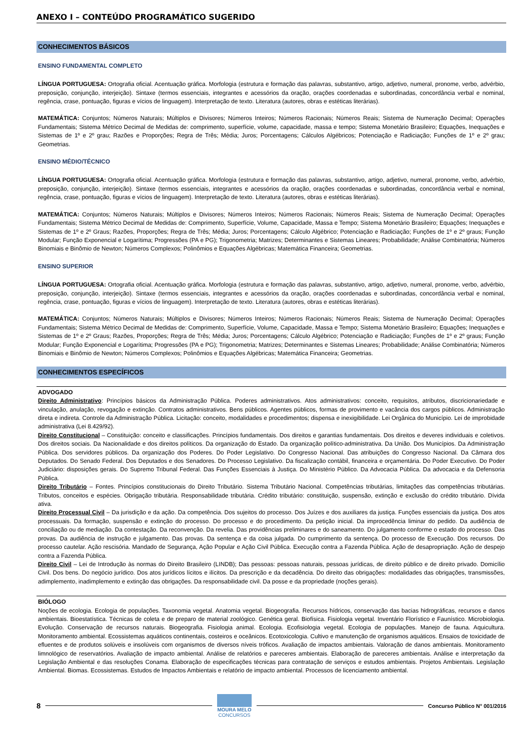ANEXO I – CONTEÚDO PROGRAMÁTICO SUGERIDO
CONHECIMENTOS BÁSICOS
ENSINO FUNDAMENTAL COMPLETO
LÍNGUA PORTUGUESA: Ortografia oficial. Acentuação gráfica. Morfologia (estrutura e formação das palavras, substantivo, artigo, adjetivo, numeral, pronome, verbo, advérbio, preposição, conjunção, interjeição). Sintaxe (termos essenciais, integrantes e acessórios da oração, orações coordenadas e subordinadas, concordância verbal e nominal, regência, crase, pontuação, figuras e vícios de linguagem). Interpretação de texto. Literatura (autores, obras e estéticas literárias).
MATEMÁTICA: Conjuntos; Números Naturais; Múltiplos e Divisores; Números Inteiros; Números Racionais; Números Reais; Sistema de Numeração Decimal; Operações Fundamentais; Sistema Métrico Decimal de Medidas de: comprimento, superfície, volume, capacidade, massa e tempo; Sistema Monetário Brasileiro; Equações, Inequações e Sistemas de 1º e 2º grau; Razões e Proporções; Regra de Três; Média; Juros; Porcentagens; Cálculos Algébricos; Potenciação e Radiciação; Funções de 1º e 2º grau; Geometrias.
ENSINO MÉDIO/TÉCNICO
LÍNGUA PORTUGUESA: Ortografia oficial. Acentuação gráfica. Morfologia (estrutura e formação das palavras, substantivo, artigo, adjetivo, numeral, pronome, verbo, advérbio, preposição, conjunção, interjeição). Sintaxe (termos essenciais, integrantes e acessórios da oração, orações coordenadas e subordinadas, concordância verbal e nominal, regência, crase, pontuação, figuras e vícios de linguagem). Interpretação de texto. Literatura (autores, obras e estéticas literárias).
MATEMÁTICA: Conjuntos; Números Naturais; Múltiplos e Divisores; Números Inteiros; Números Racionais; Números Reais; Sistema de Numeração Decimal; Operações Fundamentais; Sistema Métrico Decimal de Medidas de: Comprimento, Superfície, Volume, Capacidade, Massa e Tempo; Sistema Monetário Brasileiro; Equações; Inequações e Sistemas de 1º e 2º Graus; Razões, Proporções; Regra de Três; Média; Juros; Porcentagens; Cálculo Algébrico; Potenciação e Radiciação; Funções de 1º e 2º graus; Função Modular; Função Exponencial e Logarítima; Progressões (PA e PG); Trigonometria; Matrizes; Determinantes e Sistemas Lineares; Probabilidade; Análise Combinatória; Números Binomiais e Binômio de Newton; Números Complexos; Polinômios e Equações Algébricas; Matemática Financeira; Geometrias.
ENSINO SUPERIOR
LÍNGUA PORTUGUESA: Ortografia oficial. Acentuação gráfica. Morfologia (estrutura e formação das palavras, substantivo, artigo, adjetivo, numeral, pronome, verbo, advérbio, preposição, conjunção, interjeição). Sintaxe (termos essenciais, integrantes e acessórios da oração, orações coordenadas e subordinadas, concordância verbal e nominal, regência, crase, pontuação, figuras e vícios de linguagem). Interpretação de texto. Literatura (autores, obras e estéticas literárias).
MATEMÁTICA: Conjuntos; Números Naturais; Múltiplos e Divisores; Números Inteiros; Números Racionais; Números Reais; Sistema de Numeração Decimal; Operações Fundamentais; Sistema Métrico Decimal de Medidas de: Comprimento, Superfície, Volume, Capacidade, Massa e Tempo; Sistema Monetário Brasileiro; Equações; Inequações e Sistemas de 1º e 2º Graus; Razões, Proporções; Regra de Três; Média; Juros; Porcentagens; Cálculo Algébrico; Potenciação e Radiciação; Funções de 1º e 2º graus; Função Modular; Função Exponencial e Logarítima; Progressões (PA e PG); Trigonometria; Matrizes; Determinantes e Sistemas Lineares; Probabilidade; Análise Combinatória; Números Binomiais e Binômio de Newton; Números Complexos; Polinômios e Equações Algébricas; Matemática Financeira; Geometrias.
CONHECIMENTOS ESPECÍFICOS
ADVOGADO
Direito Administrativo: Princípios básicos da Administração Pública. Poderes administrativos. Atos administrativos: conceito, requisitos, atributos, discricionariedade e vinculação, anulação, revogação e extinção. Contratos administrativos. Bens públicos. Agentes públicos, formas de provimento e vacância dos cargos públicos. Administração direta e indireta. Controle da Administração Pública. Licitação: conceito, modalidades e procedimentos; dispensa e inexigibilidade. Lei Orgânica do Município. Lei de improbidade administrativa (Lei 8.429/92).
Direito Constitucional – Constituição: conceito e classificações. Princípios fundamentais. Dos direitos e garantias fundamentais. Dos direitos e deveres individuais e coletivos. Dos direitos sociais. Da Nacionalidade e dos direitos políticos. Da organização do Estado. Da organização político-administrativa. Da União. Dos Municípios. Da Administração Pública. Dos servidores públicos. Da organização dos Poderes. Do Poder Legislativo. Do Congresso Nacional. Das atribuições do Congresso Nacional. Da Câmara dos Deputados. Do Senado Federal. Dos Deputados e dos Senadores. Do Processo Legislativo. Da fiscalização contábil, financeira e orçamentária. Do Poder Executivo. Do Poder Judiciário: disposições gerais. Do Supremo Tribunal Federal. Das Funções Essenciais à Justiça. Do Ministério Público. Da Advocacia Pública. Da advocacia e da Defensoria Pública.
Direito Tributário – Fontes. Princípios constitucionais do Direito Tributário. Sistema Tributário Nacional. Competências tributárias, limitações das competências tributárias. Tributos, conceitos e espécies. Obrigação tributária. Responsabilidade tributária. Crédito tributário: constituição, suspensão, extinção e exclusão do crédito tributário. Dívida ativa.
Direito Processual Civil – Da jurisdição e da ação. Da competência. Dos sujeitos do processo. Dos Juízes e dos auxiliares da justiça. Funções essenciais da justiça. Dos atos processuais. Da formação, suspensão e extinção do processo. Do processo e do procedimento. Da petição inicial. Da improcedência liminar do pedido. Da audiência de conciliação ou de mediação. Da contestação. Da reconvenção. Da revelia. Das providências preliminares e do saneamento. Do julgamento conforme o estado do processo. Das provas. Da audiência de instrução e julgamento. Das provas. Da sentença e da coisa julgada. Do cumprimento da sentença. Do processo de Execução. Dos recursos. Do processo cautelar. Ação rescisória. Mandado de Segurança, Ação Popular e Ação Civil Pública. Execução contra a Fazenda Pública. Ação de desapropriação. Ação de despejo contra a Fazenda Pública.
Direito Civil – Lei de Introdução às normas do Direito Brasileiro (LINDB); Das pessoas: pessoas naturais, pessoas jurídicas, de direito público e de direito privado. Domicílio Civil. Dos bens. Do negócio jurídico. Dos atos jurídicos lícitos e ilícitos. Da prescrição e da decadência. Do direito das obrigações: modalidades das obrigações, transmissões, adimplemento, inadimplemento e extinção das obrigações. Da responsabilidade civil. Da posse e da propriedade (noções gerais).
BIÓLOGO
Noções de ecologia. Ecologia de populações. Taxonomia vegetal. Anatomia vegetal. Biogeografia. Recursos hídricos, conservação das bacias hidrográficas, recursos e danos ambientais. Bioestatística. Técnicas de coleta e de preparo de material zoológico. Genética geral. Biofísica. Fisiologia vegetal. Inventário Florístico e Faunístico. Microbiologia. Evolução. Conservação de recursos naturais. Biogeografia. Fisiologia animal. Ecologia. Ecofisiologia vegetal. Ecologia de populações. Manejo de fauna. Aquicultura. Monitoramento ambiental. Ecossistemas aquáticos continentais, costeiros e oceânicos. Ecotoxicologia. Cultivo e manutenção de organismos aquáticos. Ensaios de toxicidade de efluentes e de produtos solúveis e insolúveis com organismos de diversos níveis tróficos. Avaliação de impactos ambientais. Valoração de danos ambientais. Monitoramento limnológico de reservatórios. Avaliação de impacto ambiental. Análise de relatórios e pareceres ambientais. Elaboração de pareceres ambientais. Análise e interpretação da Legislação Ambiental e das resoluções Conama. Elaboração de especificações técnicas para contratação de serviços e estudos ambientais. Projetos Ambientais. Legislação Ambiental. Biomas. Ecossistemas. Estudos de Impactos Ambientais e relatório de impacto ambiental. Processos de licenciamento ambiental.
8
MOURA MELO
CONCURSOS
Concurso Público N° 001/2016